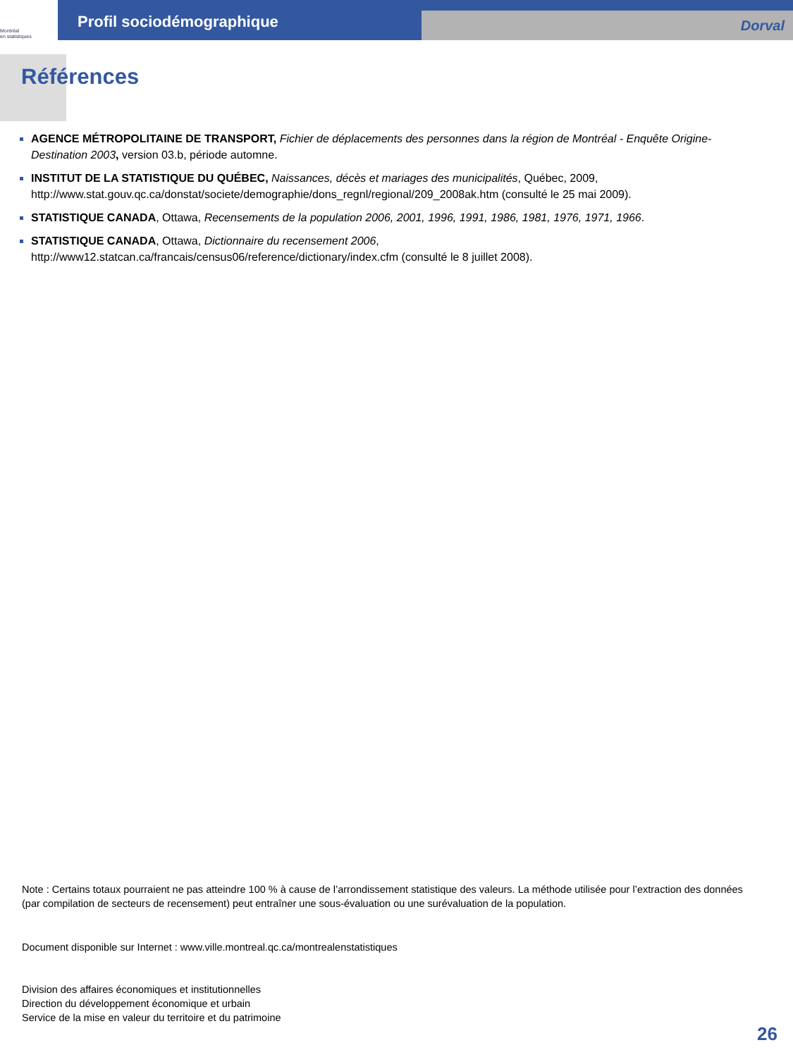Montréal
en statistiques
Profil sociodémographique
Dorval
Références
AGENCE MÉTROPOLITAINE DE TRANSPORT, Fichier de déplacements des personnes dans la région de Montréal - Enquête Origine-Destination 2003, version 03.b, période automne.
INSTITUT DE LA STATISTIQUE DU QUÉBEC, Naissances, décès et mariages des municipalités, Québec, 2009, http://www.stat.gouv.qc.ca/donstat/societe/demographie/dons_regnl/regional/209_2008ak.htm (consulté le 25 mai 2009).
STATISTIQUE CANADA, Ottawa, Recensements de la population 2006, 2001, 1996, 1991, 1986, 1981, 1976, 1971, 1966.
STATISTIQUE CANADA, Ottawa, Dictionnaire du recensement 2006,
http://www12.statcan.ca/francais/census06/reference/dictionary/index.cfm (consulté le 8 juillet 2008).
Note : Certains totaux pourraient ne pas atteindre 100 % à cause de l’arrondissement statistique des valeurs. La méthode utilisée pour l’extraction des données (par compilation de secteurs de recensement) peut entraîner une sous-évaluation ou une surévaluation de la population.
Document disponible sur Internet : www.ville.montreal.qc.ca/montrealenstatistiques
Division des affaires économiques et institutionnelles
Direction du développement économique et urbain
Service de la mise en valeur du territoire et du patrimoine
26